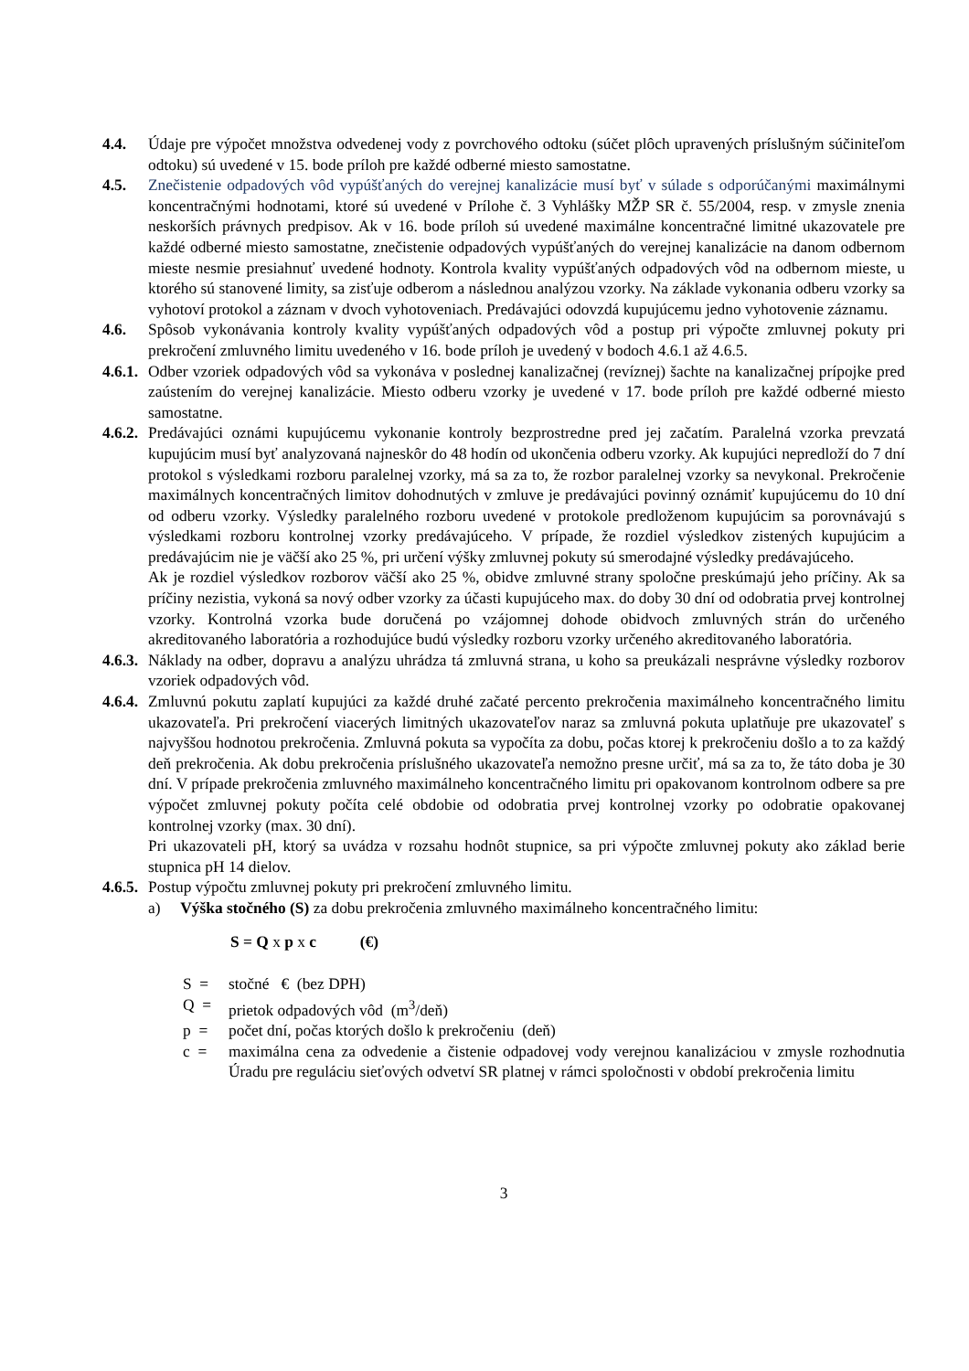4.4. Údaje pre výpočet množstva odvedenej vody z povrchového odtoku (súčet plôch upravených príslušným súčiniteľom odtoku) sú uvedené v 15. bode príloh pre každé odberné miesto samostatne.
4.5. Znečistenie odpadových vôd vypúšťaných do verejnej kanalizácie musí byť v súlade s odporúčanými maximálnymi koncentračnými hodnotami, ktoré sú uvedené v Prílohe č. 3 Vyhlášky MŽP SR č. 55/2004, resp. v zmysle znenia neskorších právnych predpisov. Ak v 16. bode príloh sú uvedené maximálne koncentračné limitné ukazovatele pre každé odberné miesto samostatne, znečistenie odpadových vypúšťaných do verejnej kanalizácie na danom odbernom mieste nesmie presiahnuť uvedené hodnoty. Kontrola kvality vypúšťaných odpadových vôd na odbernom mieste, u ktorého sú stanovené limity, sa zisťuje odberom a následnou analýzou vzorky. Na základe vykonania odberu vzorky sa vyhotoví protokol a záznam v dvoch vyhotoveniach. Predávajúci odovzdá kupujúcemu jedno vyhotovenie záznamu.
4.6. Spôsob vykonávania kontroly kvality vypúšťaných odpadových vôd a postup pri výpočte zmluvnej pokuty pri prekročení zmluvného limitu uvedeného v 16. bode príloh je uvedený v bodoch 4.6.1 až 4.6.5.
4.6.1. Odber vzoriek odpadových vôd sa vykonáva v poslednej kanalizačnej (revíznej) šachte na kanalizačnej prípojke pred zaústením do verejnej kanalizácie. Miesto odberu vzorky je uvedené v 17. bode príloh pre každé odberné miesto samostatne.
4.6.2. Predávajúci oznámi kupujúcemu vykonanie kontroly bezprostredne pred jej začatím. Paralelná vzorka prevzatá kupujúcim musí byť analyzovaná najneskôr do 48 hodín od ukončenia odberu vzorky. Ak kupujúci nepredloží do 7 dní protokol s výsledkami rozboru paralelnej vzorky, má sa za to, že rozbor paralelnej vzorky sa nevykonal. Prekročenie maximálnych koncentračných limitov dohodnutých v zmluve je predávajúci povinný oznámiť kupujúcemu do 10 dní od odberu vzorky. Výsledky paralelného rozboru uvedené v protokole predloženom kupujúcim sa porovnávajú s výsledkami rozboru kontrolnej vzorky predávajúceho. V prípade, že rozdiel výsledkov zistených kupujúcim a predávajúcim nie je väčší ako 25 %, pri určení výšky zmluvnej pokuty sú smerodajné výsledky predávajúceho.
Ak je rozdiel výsledkov rozborov väčší ako 25 %, obidve zmluvné strany spoločne preskúmajú jeho príčiny. Ak sa príčiny nezistia, vykoná sa nový odber vzorky za účasti kupujúceho max. do doby 30 dní od odobratia prvej kontrolnej vzorky. Kontrolná vzorka bude doručená po vzájomnej dohode obidvoch zmluvných strán do určeného akreditovaného laboratória a rozhodujúce budú výsledky rozboru vzorky určeného akreditovaného laboratória.
4.6.3. Náklady na odber, dopravu a analýzu uhrádza tá zmluvná strana, u koho sa preukázali nesprávne výsledky rozborov vzoriek odpadových vôd.
4.6.4. Zmluvnú pokutu zaplatí kupujúci za každé druhé začaté percento prekročenia maximálneho koncentračného limitu ukazovateľa. Pri prekročení viacerých limitných ukazovateľov naraz sa zmluvná pokuta uplatňuje pre ukazovateľ s najvyššou hodnotou prekročenia. Zmluvná pokuta sa vypočíta za dobu, počas ktorej k prekročeniu došlo a to za každý deň prekročenia. Ak dobu prekročenia príslušného ukazovateľa nemožno presne určiť, má sa za to, že táto doba je 30 dní. V prípade prekročenia zmluvného maximálneho koncentračného limitu pri opakovanom kontrolnom odbere sa pre výpočet zmluvnej pokuty počíta celé obdobie od odobratia prvej kontrolnej vzorky po odobratie opakovanej kontrolnej vzorky (max. 30 dní).
Pri ukazovateli pH, ktorý sa uvádza v rozsahu hodnôt stupnice, sa pri výpočte zmluvnej pokuty ako základ berie stupnica pH 14 dielov.
4.6.5. Postup výpočtu zmluvnej pokuty pri prekročení zmluvného limitu.
a) Výška stočného (S) za dobu prekročenia zmluvného maximálneho koncentračného limitu:
S = Q x p x c (€)
S = stočné € (bez DPH)
Q = prietok odpadových vôd (m<sup>3</sup>/deň)
p = počet dní, počas ktorých došlo k prekročeniu (deň)
c = maximálna cena za odvedenie a čistenie odpadovej vody verejnou kanalizáciou v zmysle rozhodnutia Úradu pre reguláciu sieťových odvetví SR platnej v rámci spoločnosti v období prekročenia limitu
3